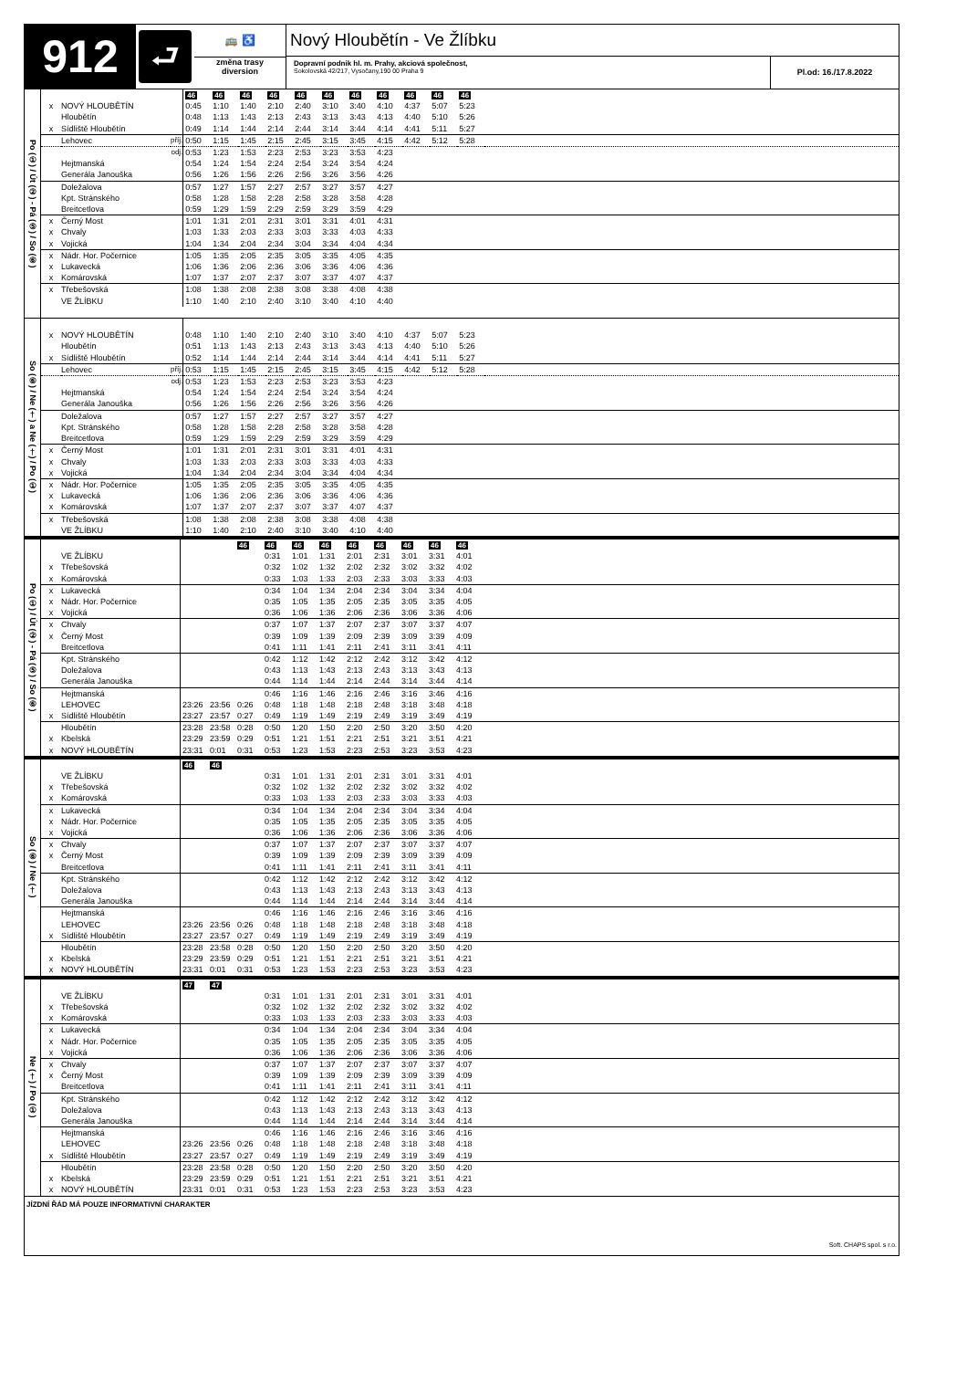912
⮐
🚌 ♿
změna trasy
diversion
Nový Hloubětín - Ve Žlíbku
Dopravní podnik hl. m. Prahy, akciová společnost,
Sokolovská 42/217, Vysočany,190 00 Praha 9
Pl.od: 16./17.8.2022
| Po (①) / Út (②) - Pá (⑤) / So (⑥) | | | | 46 | 46 | 46 | 46 | 46 | 46 | 46 | 46 | 46 | 46 | 46 | |
| | x | NOVÝ HLOUBĚTÍN | | 0:45 | 1:10 | 1:40 | 2:10 | 2:40 | 3:10 | 3:40 | 4:10 | 4:37 | 5:07 | 5:23 | |
| | | Hloubětín | | 0:48 | 1:13 | 1:43 | 2:13 | 2:43 | 3:13 | 3:43 | 4:13 | 4:40 | 5:10 | 5:26 | |
| | x | Sídliště Hloubětín | | 0:49 | 1:14 | 1:44 | 2:14 | 2:44 | 3:14 | 3:44 | 4:14 | 4:41 | 5:11 | 5:27 | |
| | | Lehovec | příj. | 0:50 | 1:15 | 1:45 | 2:15 | 2:45 | 3:15 | 3:45 | 4:15 | 4:42 | 5:12 | 5:28 | |
| | | | odj. | 0:53 | 1:23 | 1:53 | 2:23 | 2:53 | 3:23 | 3:53 | 4:23 | | | | |
| | | Hejtmanská | | 0:54 | 1:24 | 1:54 | 2:24 | 2:54 | 3:24 | 3:54 | 4:24 | | | | |
| | | Generála Janouška | | 0:56 | 1:26 | 1:56 | 2:26 | 2:56 | 3:26 | 3:56 | 4:26 | | | | |
| | | Doležalova | | 0:57 | 1:27 | 1:57 | 2:27 | 2:57 | 3:27 | 3:57 | 4:27 | | | | |
| | | Kpt. Stránského | | 0:58 | 1:28 | 1:58 | 2:28 | 2:58 | 3:28 | 3:58 | 4:28 | | | | |
| | | Breitcetlova | | 0:59 | 1:29 | 1:59 | 2:29 | 2:59 | 3:29 | 3:59 | 4:29 | | | | |
| | x | Černý Most | | 1:01 | 1:31 | 2:01 | 2:31 | 3:01 | 3:31 | 4:01 | 4:31 | | | | |
| | x | Chvaly | | 1:03 | 1:33 | 2:03 | 2:33 | 3:03 | 3:33 | 4:03 | 4:33 | | | | |
| | x | Vojická | | 1:04 | 1:34 | 2:04 | 2:34 | 3:04 | 3:34 | 4:04 | 4:34 | | | | |
| | x | Nádr. Hor. Počernice | | 1:05 | 1:35 | 2:05 | 2:35 | 3:05 | 3:35 | 4:05 | 4:35 | | | | |
| | x | Lukavecká | | 1:06 | 1:36 | 2:06 | 2:36 | 3:06 | 3:36 | 4:06 | 4:36 | | | | |
| | x | Komárovská | | 1:07 | 1:37 | 2:07 | 2:37 | 3:07 | 3:37 | 4:07 | 4:37 | | | | |
| | x | Třebešovská | | 1:08 | 1:38 | 2:08 | 2:38 | 3:08 | 3:38 | 4:08 | 4:38 | | | | |
| | | VE ŽLÍBKU | | 1:10 | 1:40 | 2:10 | 2:40 | 3:10 | 3:40 | 4:10 | 4:40 | | | | |
| So (⑥) / Ne (†) a Ne (†) / Po (①) | | | | | | | | | | | | | | | |
| | x | NOVÝ HLOUBĚTÍN | | 0:48 | 1:10 | 1:40 | 2:10 | 2:40 | 3:10 | 3:40 | 4:10 | 4:37 | 5:07 | 5:23 | |
| | | Hloubětín | | 0:51 | 1:13 | 1:43 | 2:13 | 2:43 | 3:13 | 3:43 | 4:13 | 4:40 | 5:10 | 5:26 | |
| | x | Sídliště Hloubětín | | 0:52 | 1:14 | 1:44 | 2:14 | 2:44 | 3:14 | 3:44 | 4:14 | 4:41 | 5:11 | 5:27 | |
| | | Lehovec | příj. | 0:53 | 1:15 | 1:45 | 2:15 | 2:45 | 3:15 | 3:45 | 4:15 | 4:42 | 5:12 | 5:28 | |
| | | | odj. | 0:53 | 1:23 | 1:53 | 2:23 | 2:53 | 3:23 | 3:53 | 4:23 | | | | |
| | | Hejtmanská | | 0:54 | 1:24 | 1:54 | 2:24 | 2:54 | 3:24 | 3:54 | 4:24 | | | | |
| | | Generála Janouška | | 0:56 | 1:26 | 1:56 | 2:26 | 2:56 | 3:26 | 3:56 | 4:26 | | | | |
| | | Doležalova | | 0:57 | 1:27 | 1:57 | 2:27 | 2:57 | 3:27 | 3:57 | 4:27 | | | | |
| | | Kpt. Stránského | | 0:58 | 1:28 | 1:58 | 2:28 | 2:58 | 3:28 | 3:58 | 4:28 | | | | |
| | | Breitcetlova | | 0:59 | 1:29 | 1:59 | 2:29 | 2:59 | 3:29 | 3:59 | 4:29 | | | | |
| | x | Černý Most | | 1:01 | 1:31 | 2:01 | 2:31 | 3:01 | 3:31 | 4:01 | 4:31 | | | | |
| | x | Chvaly | | 1:03 | 1:33 | 2:03 | 2:33 | 3:03 | 3:33 | 4:03 | 4:33 | | | | |
| | x | Vojická | | 1:04 | 1:34 | 2:04 | 2:34 | 3:04 | 3:34 | 4:04 | 4:34 | | | | |
| | x | Nádr. Hor. Počernice | | 1:05 | 1:35 | 2:05 | 2:35 | 3:05 | 3:35 | 4:05 | 4:35 | | | | |
| | x | Lukavecká | | 1:06 | 1:36 | 2:06 | 2:36 | 3:06 | 3:36 | 4:06 | 4:36 | | | | |
| | x | Komárovská | | 1:07 | 1:37 | 2:07 | 2:37 | 3:07 | 3:37 | 4:07 | 4:37 | | | | |
| | x | Třebešovská | | 1:08 | 1:38 | 2:08 | 2:38 | 3:08 | 3:38 | 4:08 | 4:38 | | | | |
| | | VE ŽLÍBKU | | 1:10 | 1:40 | 2:10 | 2:40 | 3:10 | 3:40 | 4:10 | 4:40 | | | | |
| Po (①) / Út (②) - Pá (⑤) / So (⑥) | | | | | | 46 | 46 | 46 | 46 | 46 | 46 | 46 | 46 | 46 | |
| | | VE ŽLÍBKU | | | | | 0:31 | 1:01 | 1:31 | 2:01 | 2:31 | 3:01 | 3:31 | 4:01 | |
| | x | Třebešovská | | | | | 0:32 | 1:02 | 1:32 | 2:02 | 2:32 | 3:02 | 3:32 | 4:02 | |
| | x | Komárovská | | | | | 0:33 | 1:03 | 1:33 | 2:03 | 2:33 | 3:03 | 3:33 | 4:03 | |
| | x | Lukavecká | | | | | 0:34 | 1:04 | 1:34 | 2:04 | 2:34 | 3:04 | 3:34 | 4:04 | |
| | x | Nádr. Hor. Počernice | | | | | 0:35 | 1:05 | 1:35 | 2:05 | 2:35 | 3:05 | 3:35 | 4:05 | |
| | x | Vojická | | | | | 0:36 | 1:06 | 1:36 | 2:06 | 2:36 | 3:06 | 3:36 | 4:06 | |
| | x | Chvaly | | | | | 0:37 | 1:07 | 1:37 | 2:07 | 2:37 | 3:07 | 3:37 | 4:07 | |
| | x | Černý Most | | | | | 0:39 | 1:09 | 1:39 | 2:09 | 2:39 | 3:09 | 3:39 | 4:09 | |
| | | Breitcetlova | | | | | 0:41 | 1:11 | 1:41 | 2:11 | 2:41 | 3:11 | 3:41 | 4:11 | |
| | | Kpt. Stránského | | | | | 0:42 | 1:12 | 1:42 | 2:12 | 2:42 | 3:12 | 3:42 | 4:12 | |
| | | Doležalova | | | | | 0:43 | 1:13 | 1:43 | 2:13 | 2:43 | 3:13 | 3:43 | 4:13 | |
| | | Generála Janouška | | | | | 0:44 | 1:14 | 1:44 | 2:14 | 2:44 | 3:14 | 3:44 | 4:14 | |
| | | Hejtmanská | | | | | 0:46 | 1:16 | 1:46 | 2:16 | 2:46 | 3:16 | 3:46 | 4:16 | |
| | | LEHOVEC | | 23:26 | 23:56 | 0:26 | 0:48 | 1:18 | 1:48 | 2:18 | 2:48 | 3:18 | 3:48 | 4:18 | |
| | x | Sídliště Hloubětín | | 23:27 | 23:57 | 0:27 | 0:49 | 1:19 | 1:49 | 2:19 | 2:49 | 3:19 | 3:49 | 4:19 | |
| | | Hloubětín | | 23:28 | 23:58 | 0:28 | 0:50 | 1:20 | 1:50 | 2:20 | 2:50 | 3:20 | 3:50 | 4:20 | |
| | x | Kbelská | | 23:29 | 23:59 | 0:29 | 0:51 | 1:21 | 1:51 | 2:21 | 2:51 | 3:21 | 3:51 | 4:21 | |
| | x | NOVÝ HLOUBĚTÍN | | 23:31 | 0:01 | 0:31 | 0:53 | 1:23 | 1:53 | 2:23 | 2:53 | 3:23 | 3:53 | 4:23 | |
| So (⑥) / Ne (†) | | | | 46 | 46 | | | | | | | | | | |
| | | VE ŽLÍBKU | | | | | 0:31 | 1:01 | 1:31 | 2:01 | 2:31 | 3:01 | 3:31 | 4:01 | |
| | x | Třebešovská | | | | | 0:32 | 1:02 | 1:32 | 2:02 | 2:32 | 3:02 | 3:32 | 4:02 | |
| | x | Komárovská | | | | | 0:33 | 1:03 | 1:33 | 2:03 | 2:33 | 3:03 | 3:33 | 4:03 | |
| | x | Lukavecká | | | | | 0:34 | 1:04 | 1:34 | 2:04 | 2:34 | 3:04 | 3:34 | 4:04 | |
| | x | Nádr. Hor. Počernice | | | | | 0:35 | 1:05 | 1:35 | 2:05 | 2:35 | 3:05 | 3:35 | 4:05 | |
| | x | Vojická | | | | | 0:36 | 1:06 | 1:36 | 2:06 | 2:36 | 3:06 | 3:36 | 4:06 | |
| | x | Chvaly | | | | | 0:37 | 1:07 | 1:37 | 2:07 | 2:37 | 3:07 | 3:37 | 4:07 | |
| | x | Černý Most | | | | | 0:39 | 1:09 | 1:39 | 2:09 | 2:39 | 3:09 | 3:39 | 4:09 | |
| | | Breitcetlova | | | | | 0:41 | 1:11 | 1:41 | 2:11 | 2:41 | 3:11 | 3:41 | 4:11 | |
| | | Kpt. Stránského | | | | | 0:42 | 1:12 | 1:42 | 2:12 | 2:42 | 3:12 | 3:42 | 4:12 | |
| | | Doležalova | | | | | 0:43 | 1:13 | 1:43 | 2:13 | 2:43 | 3:13 | 3:43 | 4:13 | |
| | | Generála Janouška | | | | | 0:44 | 1:14 | 1:44 | 2:14 | 2:44 | 3:14 | 3:44 | 4:14 | |
| | | Hejtmanská | | | | | 0:46 | 1:16 | 1:46 | 2:16 | 2:46 | 3:16 | 3:46 | 4:16 | |
| | | LEHOVEC | | 23:26 | 23:56 | 0:26 | 0:48 | 1:18 | 1:48 | 2:18 | 2:48 | 3:18 | 3:48 | 4:18 | |
| | x | Sídliště Hloubětín | | 23:27 | 23:57 | 0:27 | 0:49 | 1:19 | 1:49 | 2:19 | 2:49 | 3:19 | 3:49 | 4:19 | |
| | | Hloubětín | | 23:28 | 23:58 | 0:28 | 0:50 | 1:20 | 1:50 | 2:20 | 2:50 | 3:20 | 3:50 | 4:20 | |
| | x | Kbelská | | 23:29 | 23:59 | 0:29 | 0:51 | 1:21 | 1:51 | 2:21 | 2:51 | 3:21 | 3:51 | 4:21 | |
| | x | NOVÝ HLOUBĚTÍN | | 23:31 | 0:01 | 0:31 | 0:53 | 1:23 | 1:53 | 2:23 | 2:53 | 3:23 | 3:53 | 4:23 | |
| Ne (†) / Po (①) | | | | 47 | 47 | | | | | | | | | | |
| | | VE ŽLÍBKU | | | | | 0:31 | 1:01 | 1:31 | 2:01 | 2:31 | 3:01 | 3:31 | 4:01 | |
| | x | Třebešovská | | | | | 0:32 | 1:02 | 1:32 | 2:02 | 2:32 | 3:02 | 3:32 | 4:02 | |
| | x | Komárovská | | | | | 0:33 | 1:03 | 1:33 | 2:03 | 2:33 | 3:03 | 3:33 | 4:03 | |
| | x | Lukavecká | | | | | 0:34 | 1:04 | 1:34 | 2:04 | 2:34 | 3:04 | 3:34 | 4:04 | |
| | x | Nádr. Hor. Počernice | | | | | 0:35 | 1:05 | 1:35 | 2:05 | 2:35 | 3:05 | 3:35 | 4:05 | |
| | x | Vojická | | | | | 0:36 | 1:06 | 1:36 | 2:06 | 2:36 | 3:06 | 3:36 | 4:06 | |
| | x | Chvaly | | | | | 0:37 | 1:07 | 1:37 | 2:07 | 2:37 | 3:07 | 3:37 | 4:07 | |
| | x | Černý Most | | | | | 0:39 | 1:09 | 1:39 | 2:09 | 2:39 | 3:09 | 3:39 | 4:09 | |
| | | Breitcetlova | | | | | 0:41 | 1:11 | 1:41 | 2:11 | 2:41 | 3:11 | 3:41 | 4:11 | |
| | | Kpt. Stránského | | | | | 0:42 | 1:12 | 1:42 | 2:12 | 2:42 | 3:12 | 3:42 | 4:12 | |
| | | Doležalova | | | | | 0:43 | 1:13 | 1:43 | 2:13 | 2:43 | 3:13 | 3:43 | 4:13 | |
| | | Generála Janouška | | | | | 0:44 | 1:14 | 1:44 | 2:14 | 2:44 | 3:14 | 3:44 | 4:14 | |
| | | Hejtmanská | | | | | 0:46 | 1:16 | 1:46 | 2:16 | 2:46 | 3:16 | 3:46 | 4:16 | |
| | | LEHOVEC | | 23:26 | 23:56 | 0:26 | 0:48 | 1:18 | 1:48 | 2:18 | 2:48 | 3:18 | 3:48 | 4:18 | |
| | x | Sídliště Hloubětín | | 23:27 | 23:57 | 0:27 | 0:49 | 1:19 | 1:49 | 2:19 | 2:49 | 3:19 | 3:49 | 4:19 | |
| | | Hloubětín | | 23:28 | 23:58 | 0:28 | 0:50 | 1:20 | 1:50 | 2:20 | 2:50 | 3:20 | 3:50 | 4:20 | |
| | x | Kbelská | | 23:29 | 23:59 | 0:29 | 0:51 | 1:21 | 1:51 | 2:21 | 2:51 | 3:21 | 3:51 | 4:21 | |
| | x | NOVÝ HLOUBĚTÍN | | 23:31 | 0:01 | 0:31 | 0:53 | 1:23 | 1:53 | 2:23 | 2:53 | 3:23 | 3:53 | 4:23 | |
JÍZDNÍ ŘÁD MÁ POUZE INFORMATIVNÍ CHARAKTER
Soft. CHAPS spol. s r.o.